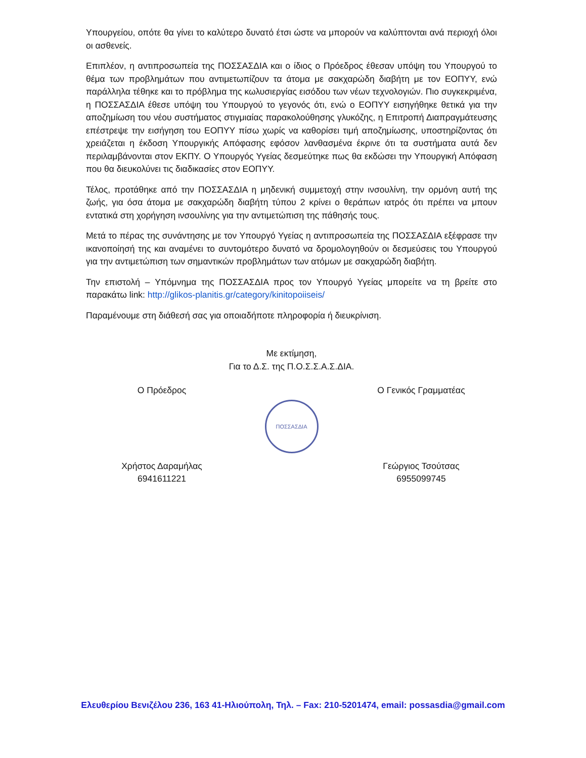Υπουργείου, οπότε θα γίνει το καλύτερο δυνατό έτσι ώστε να μπορούν να καλύπτονται ανά περιοχή όλοι οι ασθενείς.
Επιπλέον, η αντιπροσωπεία της ΠΟΣΣΑΣΔΙΑ και ο ίδιος ο Πρόεδρος έθεσαν υπόψη του Υπουργού το θέμα των προβλημάτων που αντιμετωπίζουν τα άτομα με σακχαρώδη διαβήτη με τον ΕΟΠΥΥ, ενώ παράλληλα τέθηκε και το πρόβλημα της κωλυσιεργίας εισόδου των νέων τεχνολογιών. Πιο συγκεκριμένα, η ΠΟΣΣΑΣΔΙΑ έθεσε υπόψη του Υπουργού το γεγονός ότι, ενώ ο ΕΟΠΥΥ εισηγήθηκε θετικά για την αποζημίωση του νέου συστήματος στιγμιαίας παρακολούθησης γλυκόζης, η Επιτροπή Διαπραγμάτευσης επέστρεψε την εισήγηση του ΕΟΠΥΥ πίσω χωρίς να καθορίσει τιμή αποζημίωσης, υποστηρίζοντας ότι χρειάζεται η έκδοση Υπουργικής Απόφασης εφόσον λανθασμένα έκρινε ότι τα συστήματα αυτά δεν περιλαμβάνονται στον ΕΚΠΥ. Ο Υπουργός Υγείας δεσμεύτηκε πως θα εκδώσει την Υπουργική Απόφαση που θα διευκολύνει τις διαδικασίες στον ΕΟΠΥΥ.
Τέλος, προτάθηκε από την ΠΟΣΣΑΣΔΙΑ η μηδενική συμμετοχή στην ινσουλίνη, την ορμόνη αυτή της ζωής, για όσα άτομα με σακχαρώδη διαβήτη τύπου 2 κρίνει ο θεράπων ιατρός ότι πρέπει να μπουν εντατικά στη χορήγηση ινσουλίνης για την αντιμετώπιση της πάθησής τους.
Μετά το πέρας της συνάντησης με τον Υπουργό Υγείας η αντιπροσωπεία της ΠΟΣΣΑΣΔΙΑ εξέφρασε την ικανοποίησή της και αναμένει το συντομότερο δυνατό να δρομολογηθούν οι δεσμεύσεις του Υπουργού για την αντιμετώπιση των σημαντικών προβλημάτων των ατόμων με σακχαρώδη διαβήτη.
Την επιστολή – Υπόμνημα της ΠΟΣΣΑΣΔΙΑ προς τον Υπουργό Υγείας μπορείτε να τη βρείτε στο παρακάτω link: http://glikos-planitis.gr/category/kinitopoiiseis/
Παραμένουμε στη διάθεσή σας για οποιαδήποτε πληροφορία ή διευκρίνιση.
Με εκτίμηση,
Για το Δ.Σ. της Π.Ο.Σ.Σ.Α.Σ.ΔΙΑ.
Ο Πρόεδρος
Χρήστος Δαραμήλας
6941611221
ΠΟΣΣΑΣΔΙΑ
Ο Γενικός Γραμματέας
Γεώργιος Τσούτσας
6955099745
Ελευθερίου Βενιζέλου 236, 163 41-Ηλιούπολη, Τηλ. – Fax: 210-5201474, email: possasdia@gmail.com